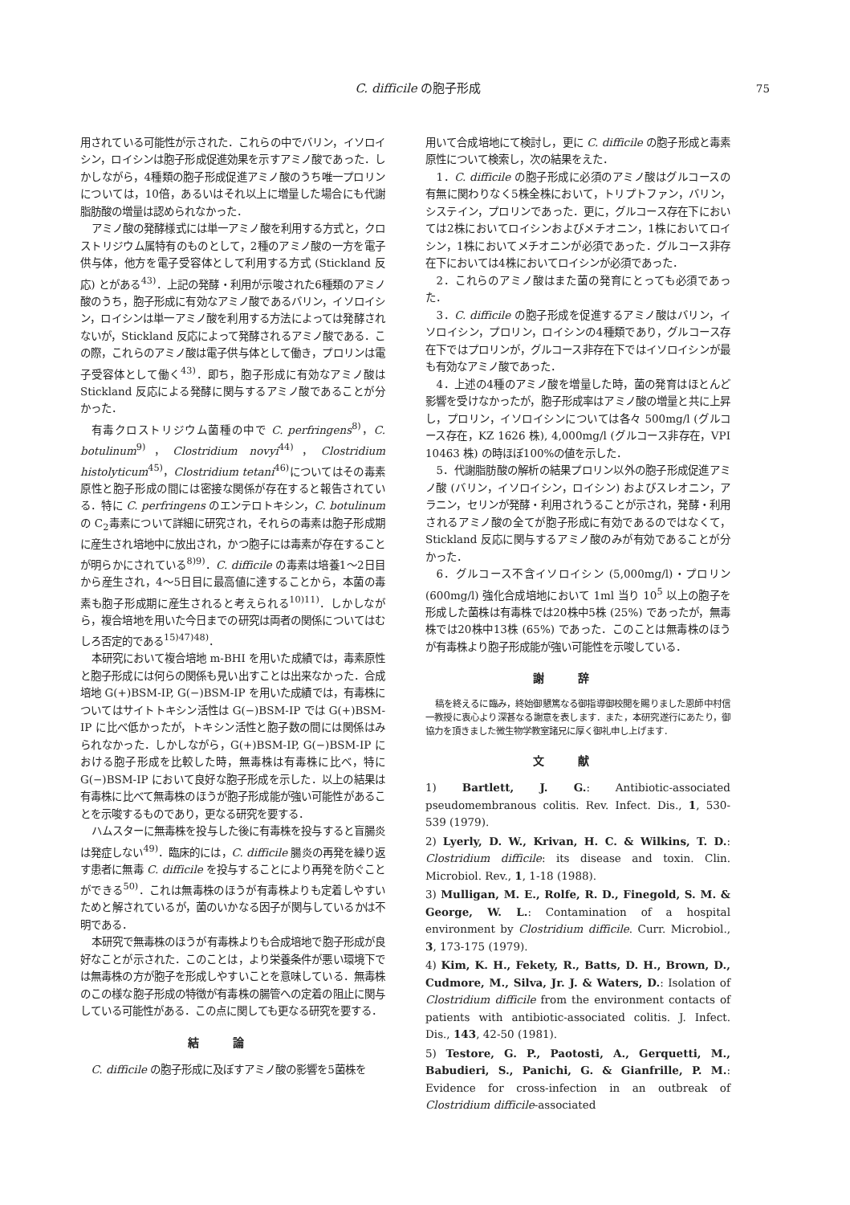C. difficile の胞子形成 75
用されている可能性が示された．これらの中でバリン，イソロイシン，ロイシンは胞子形成促進効果を示すアミノ酸であった．しかしながら，4種類の胞子形成促進アミノ酸のうち唯一プロリンについては，10倍，あるいはそれ以上に増量した場合にも代謝脂肪酸の増量は認められなかった．
アミノ酸の発酵様式には単一アミノ酸を利用する方式と，クロストリジウム属特有のものとして，2種のアミノ酸の一方を電子供与体，他方を電子受容体として利用する方式 (Stickland 反応) とがある<sup>43)</sup>．上記の発酵・利用が示唆された6種類のアミノ酸のうち，胞子形成に有効なアミノ酸であるバリン，イソロイシン，ロイシンは単一アミノ酸を利用する方法によっては発酵されないが，Stickland 反応によって発酵されるアミノ酸である．この際，これらのアミノ酸は電子供与体として働き，プロリンは電子受容体として働く<sup>43)</sup>．即ち，胞子形成に有効なアミノ酸は Stickland 反応による発酵に関与するアミノ酸であることが分かった．
有毒クロストリジウム菌種の中で C. perfringens<sup>8)</sup>，C. botulinum<sup>9)</sup>，Clostridium novyi<sup>44)</sup>，Clostridium histolyticum<sup>45)</sup>，Clostridium tetani<sup>46)</sup>についてはその毒素原性と胞子形成の間には密接な関係が存在すると報告されている．特に C. perfringens のエンテロトキシン，C. botulinum の C<sub>2</sub>毒素について詳細に研究され，それらの毒素は胞子形成期に産生され培地中に放出され，かつ胞子には毒素が存在することが明らかにされている<sup>8)9)</sup>．C. difficile の毒素は培養1～2日目から産生され，4～5日目に最高値に達することから，本菌の毒素も胞子形成期に産生されると考えられる<sup>10)11)</sup>．しかしながら，複合培地を用いた今日までの研究は両者の関係についてはむしろ否定的である<sup>15)47)48)</sup>．
本研究において複合培地 m-BHI を用いた成績では，毒素原性と胞子形成には何らの関係も見い出すことは出来なかった．合成培地 G(+)BSM-IP, G(−)BSM-IP を用いた成績では，有毒株についてはサイトトキシン活性は G(−)BSM-IP では G(+)BSM-IP に比べ低かったが，トキシン活性と胞子数の間には関係はみられなかった．しかしながら，G(+)BSM-IP, G(−)BSM-IP における胞子形成を比較した時，無毒株は有毒株に比べ，特に G(−)BSM-IP において良好な胞子形成を示した．以上の結果は有毒株に比べて無毒株のほうが胞子形成能が強い可能性があることを示唆するものであり，更なる研究を要する．
ハムスターに無毒株を投与した後に有毒株を投与すると盲腸炎は発症しない<sup>49)</sup>．臨床的には，C. difficile 腸炎の再発を繰り返す患者に無毒 C. difficile を投与することにより再発を防ぐことができる<sup>50)</sup>．これは無毒株のほうが有毒株よりも定着しやすいためと解されているが，菌のいかなる因子が関与しているかは不明である．
本研究で無毒株のほうが有毒株よりも合成培地で胞子形成が良好なことが示された．このことは，より栄養条件が悪い環境下では無毒株の方が胞子を形成しやすいことを意味している．無毒株のこの様な胞子形成の特徴が有毒株の腸管への定着の阻止に関与している可能性がある．この点に関しても更なる研究を要する．
結論
C. difficile の胞子形成に及ぼすアミノ酸の影響を5菌株を
用いて合成培地にて検討し，更に C. difficile の胞子形成と毒素原性について検索し，次の結果をえた．
1．C. difficile の胞子形成に必須のアミノ酸はグルコースの有無に関わりなく5株全株において，トリプトファン，バリン，システイン，プロリンであった．更に，グルコース存在下においては2株においてロイシンおよびメチオニン，1株においてロイシン，1株においてメチオニンが必須であった．グルコース非存在下においては4株においてロイシンが必須であった．
2．これらのアミノ酸はまた菌の発育にとっても必須であった．
3．C. difficile の胞子形成を促進するアミノ酸はバリン，イソロイシン，プロリン，ロイシンの4種類であり，グルコース存在下ではプロリンが，グルコース非存在下ではイソロイシンが最も有効なアミノ酸であった．
4．上述の4種のアミノ酸を増量した時，菌の発育はほとんど影響を受けなかったが，胞子形成率はアミノ酸の増量と共に上昇し，プロリン，イソロイシンについては各々 500mg/l (グルコース存在，KZ 1626 株), 4,000mg/l (グルコース非存在，VPI 10463 株) の時ほぼ100%の値を示した．
5．代謝脂肪酸の解析の結果プロリン以外の胞子形成促進アミノ酸 (バリン，イソロイシン，ロイシン) およびスレオニン，アラニン，セリンが発酵・利用されうることが示され，発酵・利用されるアミノ酸の全てが胞子形成に有効であるのではなくて，Stickland 反応に関与するアミノ酸のみが有効であることが分かった．
6．グルコース不含イソロイシン (5,000mg/l)・プロリン (600mg/l) 強化合成培地において 1ml 当り 10<sup>5</sup> 以上の胞子を形成した菌株は有毒株では20株中5株 (25%) であったが，無毒株では20株中13株 (65%) であった．このことは無毒株のほうが有毒株より胞子形成能が強い可能性を示唆している．
謝辞
稿を終えるに臨み，終始御懇篤なる御指導御校閲を賜りました恩師中村信一教授に衷心より深甚なる謝意を表します．また，本研究遂行にあたり，御協力を頂きました微生物学教室諸兄に厚く御礼申し上げます．
文献
1) Bartlett, J. G.: Antibiotic-associated pseudomembranous colitis. Rev. Infect. Dis., 1, 530-539 (1979).
2) Lyerly, D. W., Krivan, H. C. & Wilkins, T. D.: Clostridium difficile: its disease and toxin. Clin. Microbiol. Rev., 1, 1-18 (1988).
3) Mulligan, M. E., Rolfe, R. D., Finegold, S. M. & George, W. L.: Contamination of a hospital environment by Clostridium difficile. Curr. Microbiol., 3, 173-175 (1979).
4) Kim, K. H., Fekety, R., Batts, D. H., Brown, D., Cudmore, M., Silva, Jr. J. & Waters, D.: Isolation of Clostridium difficile from the environment contacts of patients with antibiotic-associated colitis. J. Infect. Dis., 143, 42-50 (1981).
5) Testore, G. P., Paotosti, A., Gerquetti, M., Babudieri, S., Panichi, G. & Gianfrille, P. M.: Evidence for cross-infection in an outbreak of Clostridium difficile-associated